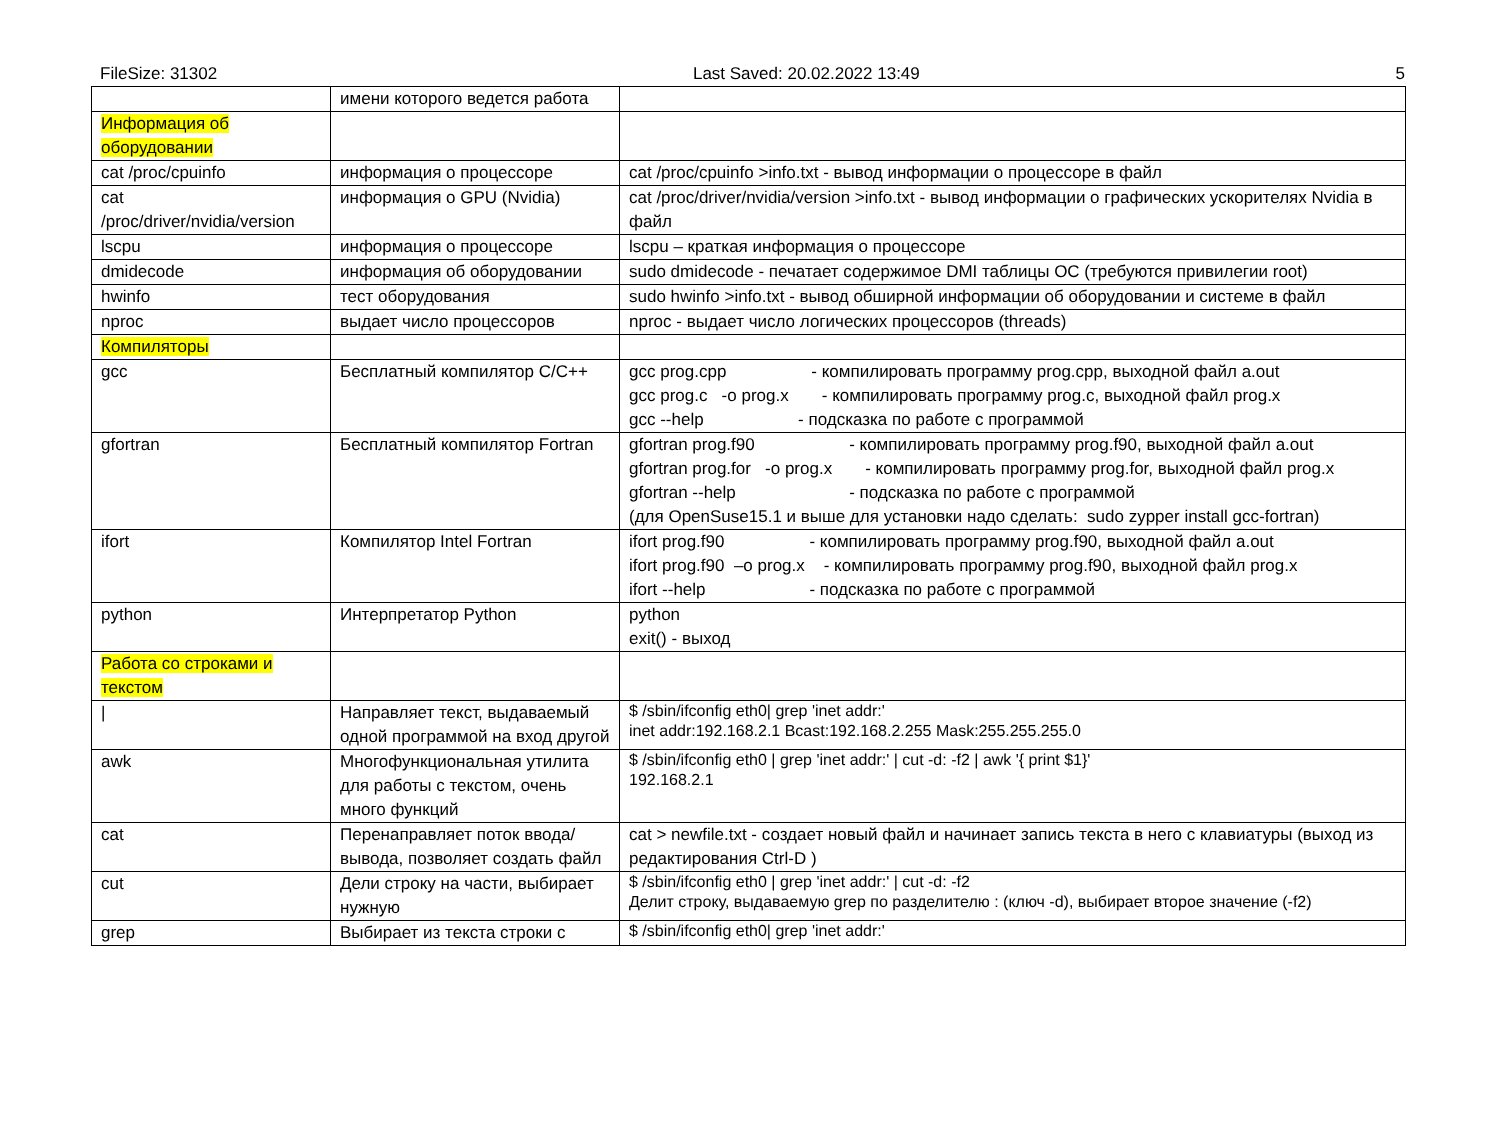FileSize: 31302 Last Saved: 20.02.2022 13:49 5
| | имени которого ведется работа | |
| Информация об оборудовании | | |
| cat /proc/cpuinfo | информация о процессоре | cat /proc/cpuinfo >info.txt - вывод информации о процессоре в файл |
| cat /proc/driver/nvidia/version | информация о GPU (Nvidia) | cat /proc/driver/nvidia/version >info.txt - вывод информации о графических ускорителях Nvidia в файл |
| lscpu | информация о процессоре | lscpu – краткая информация о процессоре |
| dmidecode | информация об оборудовании | sudo dmidecode - печатает содержимое DMI таблицы ОС (требуются привилегии root) |
| hwinfo | тест оборудования | sudo hwinfo >info.txt - вывод обширной информации об оборудовании и системе в файл |
| nproc | выдает число процессоров | nproc - выдает число логических процессоров (threads) |
| Компиляторы | | |
| gcc | Бесплатный компилятор C/C++ | gcc prog.cpp - компилировать программу prog.cpp, выходной файл a.out gcc prog.c -o prog.x - компилировать программу prog.c, выходной файл prog.x gcc --help - подсказка по работе с программой |
| gfortran | Бесплатный компилятор Fortran | gfortran prog.f90 - компилировать программу prog.f90, выходной файл a.out gfortran prog.for -o prog.x - компилировать программу prog.for, выходной файл prog.x gfortran --help - подсказка по работе с программой (для OpenSuse15.1 и выше для установки надо сделать: sudo zypper install gcc-fortran) |
| ifort | Компилятор Intel Fortran | ifort prog.f90 - компилировать программу prog.f90, выходной файл a.out ifort prog.f90 –o prog.x - компилировать программу prog.f90, выходной файл prog.x ifort --help - подсказка по работе с программой |
| python | Интерпретатор Python | python exit() - выход |
| Работа со строками и текстом | | |
| / | Направляет текст, выдаваемый одной программой на вход другой | $ /sbin/ifconfig eth0/ grep 'inet addr:' inet addr:192.168.2.1 Bcast:192.168.2.255 Mask:255.255.255.0 |
| awk | Многофункциональная утилита для работы с текстом, очень много функций | $ /sbin/ifconfig eth0 / grep 'inet addr:' / cut -d: -f2 / awk '{ print $1}' 192.168.2.1 |
| cat | Перенаправляет поток ввода/вывода, позволяет создать файл | cat > newfile.txt - создает новый файл и начинает запись текста в него с клавиатуры (выход из редактирования Ctrl-D ) |
| cut | Дели строку на части, выбирает нужную | $ /sbin/ifconfig eth0 / grep 'inet addr:' / cut -d: -f2 Делит строку, выдаваемую grep по разделителю : (ключ -d), выбирает второе значение (-f2) |
| grep | Выбирает из текста строки с | $ /sbin/ifconfig eth0/ grep 'inet addr:' |